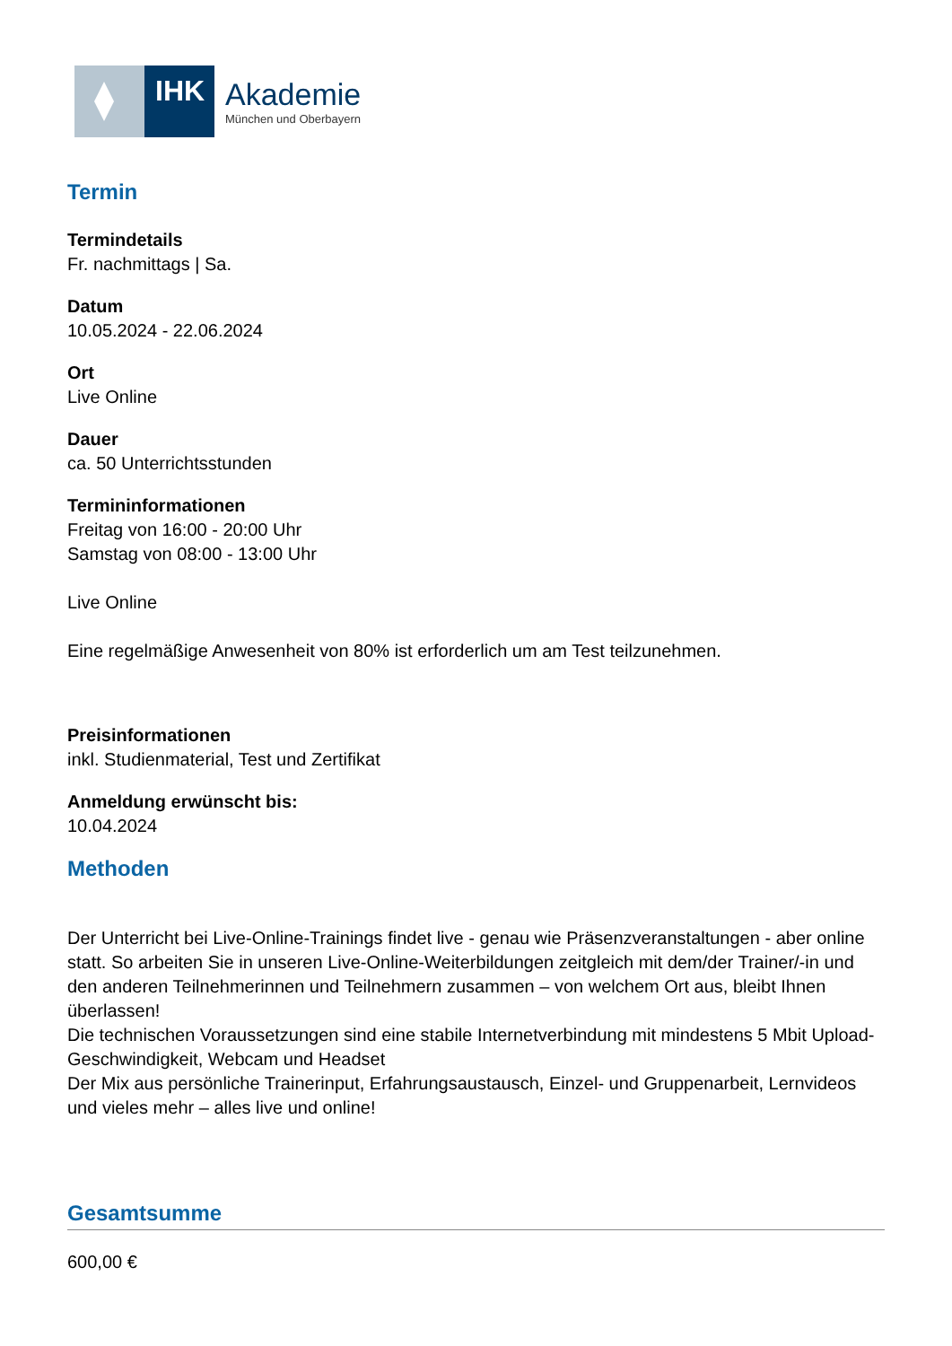IHK
Akademie
München und Oberbayern
Termin
Termindetails
Fr. nachmittags | Sa.
Datum
10.05.2024 - 22.06.2024
Ort
Live Online
Dauer
ca. 50 Unterrichtsstunden
Termininformationen
Freitag von 16:00 - 20:00 Uhr
Samstag von 08:00 - 13:00 Uhr
Live Online
Eine regelmäßige Anwesenheit von 80% ist erforderlich um am Test teilzunehmen.
Preisinformationen
inkl. Studienmaterial, Test und Zertifikat
Anmeldung erwünscht bis:
10.04.2024
Methoden
Der Unterricht bei Live-Online-Trainings findet live - genau wie Präsenzveranstaltungen - aber online statt. So arbeiten Sie in unseren Live-Online-Weiterbildungen zeitgleich mit dem/der Trainer/-in und den anderen Teilnehmerinnen und Teilnehmern zusammen – von welchem Ort aus, bleibt Ihnen überlassen!
Die technischen Voraussetzungen sind eine stabile Internetverbindung mit mindestens 5 Mbit Upload-Geschwindigkeit, Webcam und Headset
Der Mix aus persönliche Trainerinput, Erfahrungsaustausch, Einzel- und Gruppenarbeit, Lernvideos und vieles mehr – alles live und online!
Gesamtsumme
600,00 €